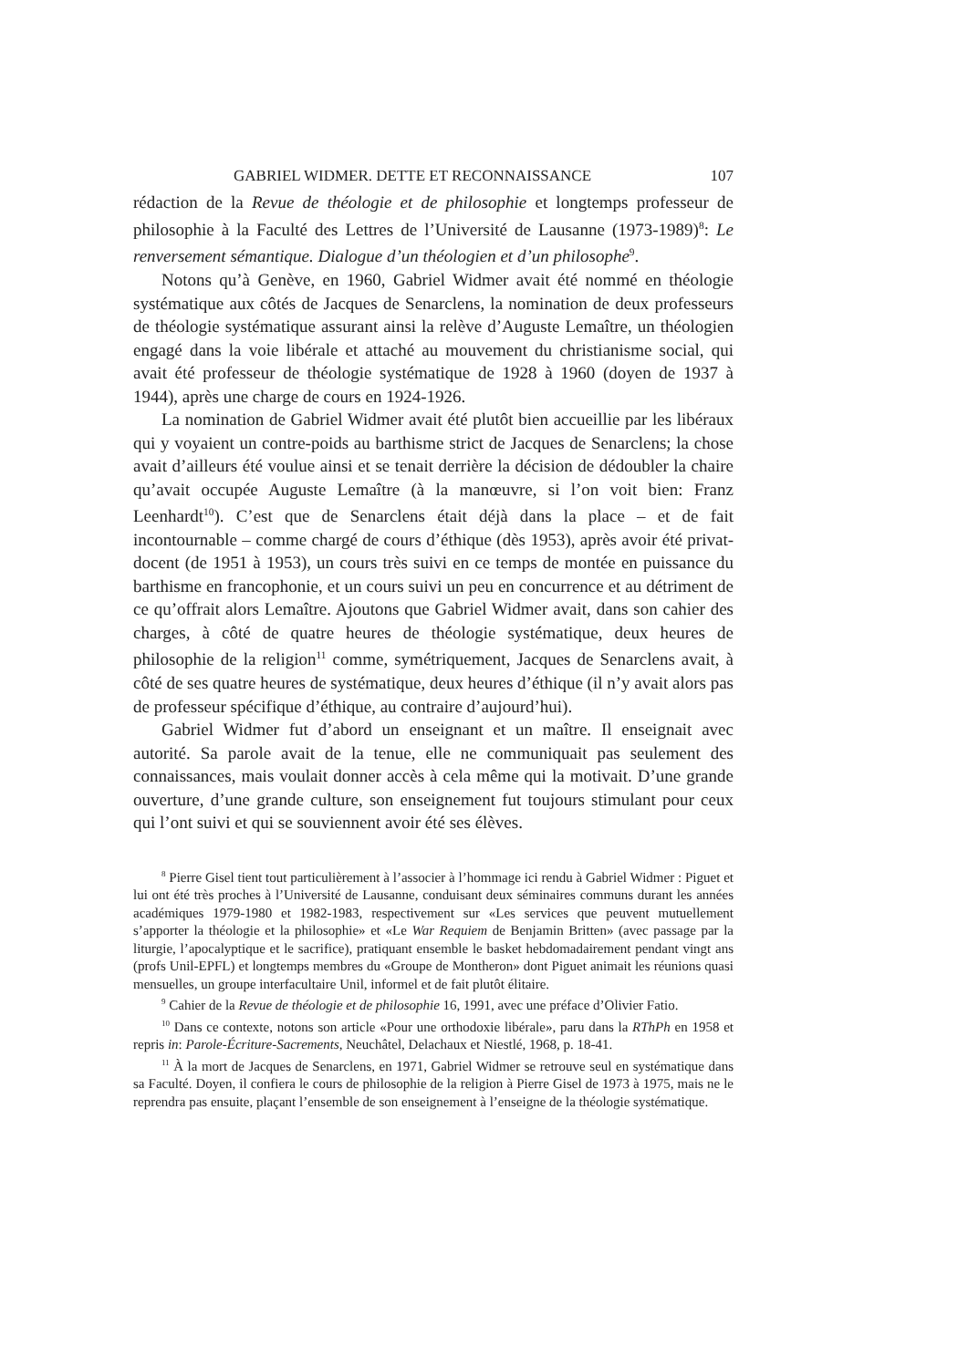GABRIEL WIDMER. DETTE ET RECONNAISSANCE 107
rédaction de la Revue de théologie et de philosophie et longtemps professeur de philosophie à la Faculté des Lettres de l’Université de Lausanne (1973-1989)<sup>8</sup>: Le renversement sémantique. Dialogue d’un théologien et d’un philosophe<sup>9</sup>.
Notons qu’à Genève, en 1960, Gabriel Widmer avait été nommé en théologie systématique aux côtés de Jacques de Senarclens, la nomination de deux professeurs de théologie systématique assurant ainsi la relève d’Auguste Lemaître, un théologien engagé dans la voie libérale et attaché au mouvement du christianisme social, qui avait été professeur de théologie systématique de 1928 à 1960 (doyen de 1937 à 1944), après une charge de cours en 1924-1926.
La nomination de Gabriel Widmer avait été plutôt bien accueillie par les libéraux qui y voyaient un contre-poids au barthisme strict de Jacques de Senarclens; la chose avait d’ailleurs été voulue ainsi et se tenait derrière la décision de dédoubler la chaire qu’avait occupée Auguste Lemaître (à la manœuvre, si l’on voit bien: Franz Leenhardt<sup>10</sup>). C’est que de Senarclens était déjà dans la place – et de fait incontournable – comme chargé de cours d’éthique (dès 1953), après avoir été privat-docent (de 1951 à 1953), un cours très suivi en ce temps de montée en puissance du barthisme en francophonie, et un cours suivi un peu en concurrence et au détriment de ce qu’offrait alors Lemaître. Ajoutons que Gabriel Widmer avait, dans son cahier des charges, à côté de quatre heures de théologie systématique, deux heures de philosophie de la religion<sup>11</sup> comme, symétriquement, Jacques de Senarclens avait, à côté de ses quatre heures de systématique, deux heures d’éthique (il n’y avait alors pas de professeur spécifique d’éthique, au contraire d’aujourd’hui).
Gabriel Widmer fut d’abord un enseignant et un maître. Il enseignait avec autorité. Sa parole avait de la tenue, elle ne communiquait pas seulement des connaissances, mais voulait donner accès à cela même qui la motivait. D’une grande ouverture, d’une grande culture, son enseignement fut toujours stimulant pour ceux qui l’ont suivi et qui se souviennent avoir été ses élèves.
<sup>8</sup> Pierre Gisel tient tout particulièrement à l’associer à l’hommage ici rendu à Gabriel Widmer : Piguet et lui ont été très proches à l’Université de Lausanne, conduisant deux séminaires communs durant les années académiques 1979-1980 et 1982-1983, respectivement sur «Les services que peuvent mutuellement s’apporter la théologie et la philosophie» et «Le War Requiem de Benjamin Britten» (avec passage par la liturgie, l’apocalyptique et le sacrifice), pratiquant ensemble le basket hebdomadairement pendant vingt ans (profs Unil-EPFL) et longtemps membres du «Groupe de Montheron» dont Piguet animait les réunions quasi mensuelles, un groupe interfacultaire Unil, informel et de fait plutôt élitaire.
<sup>9</sup> Cahier de la Revue de théologie et de philosophie 16, 1991, avec une préface d’Olivier Fatio.
<sup>10</sup> Dans ce contexte, notons son article «Pour une orthodoxie libérale», paru dans la RThPh en 1958 et repris in: Parole-Écriture-Sacrements, Neuchâtel, Delachaux et Niestlé, 1968, p. 18-41.
<sup>11</sup> À la mort de Jacques de Senarclens, en 1971, Gabriel Widmer se retrouve seul en systématique dans sa Faculté. Doyen, il confiera le cours de philosophie de la religion à Pierre Gisel de 1973 à 1975, mais ne le reprendra pas ensuite, plaçant l’ensemble de son enseignement à l’enseigne de la théologie systématique.